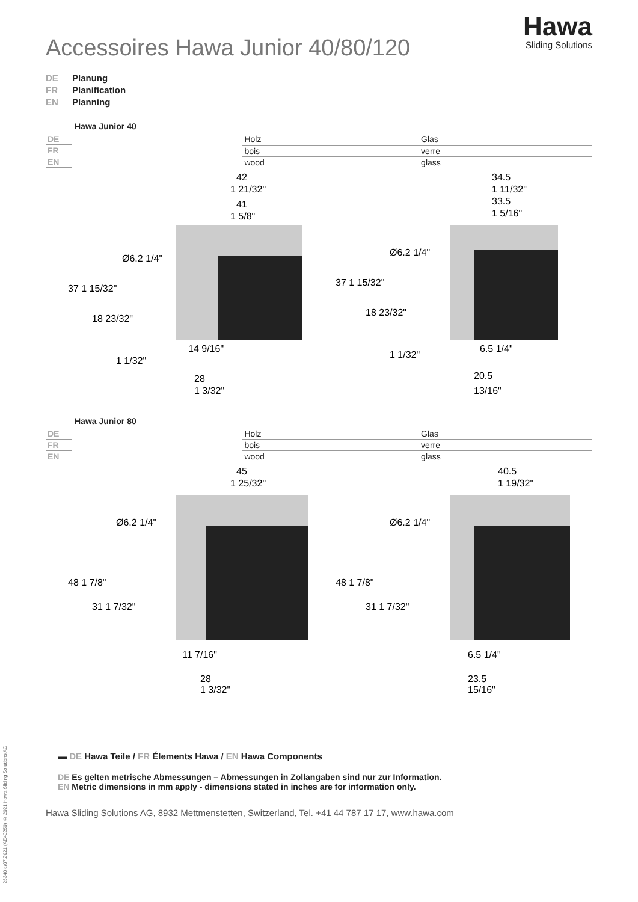Hawa
Sliding Solutions
Accessoires Hawa Junior 40/80/120
DE Planung
FR Planification
EN Planning
Hawa Junior 40
| DE | Holz | Glas |
| FR | bois | verre |
| EN | wood | glass |
42
1 21/32"
41
1 5/8"
37 1 15/32"
18 23/32"
1 1/32"
14 9/16"
28
1 3/32"
Ø6.2 1/4"
34.5
1 11/32"
33.5
1 5/16"
37 1 15/32"
18 23/32"
1 1/32"
6.5 1/4"
20.5
13/16"
Ø6.2 1/4"
Hawa Junior 80
| DE | Holz | Glas |
| FR | bois | verre |
| EN | wood | glass |
45
1 25/32"
48 1 7/8"
31 1 7/32"
11 7/16"
28
1 3/32"
Ø6.2 1/4"
40.5
1 19/32"
48 1 7/8"
31 1 7/32"
6.5 1/4"
23.5
15/16"
Ø6.2 1/4"
▬ DE Hawa Teile / FR Élements Hawa / EN Hawa Components
DE Es gelten metrische Abmessungen – Abmessungen in Zollangaben sind nur zur Information.
EN Metric dimensions in mm apply - dimensions stated in inches are for information only.
Hawa Sliding Solutions AG, 8932 Mettmenstetten, Switzerland, Tel. +41 44 787 17 17, www.hawa.com
25340 e/07.2021 (AE40250) © 2021 Hawa Sliding Solutions AG